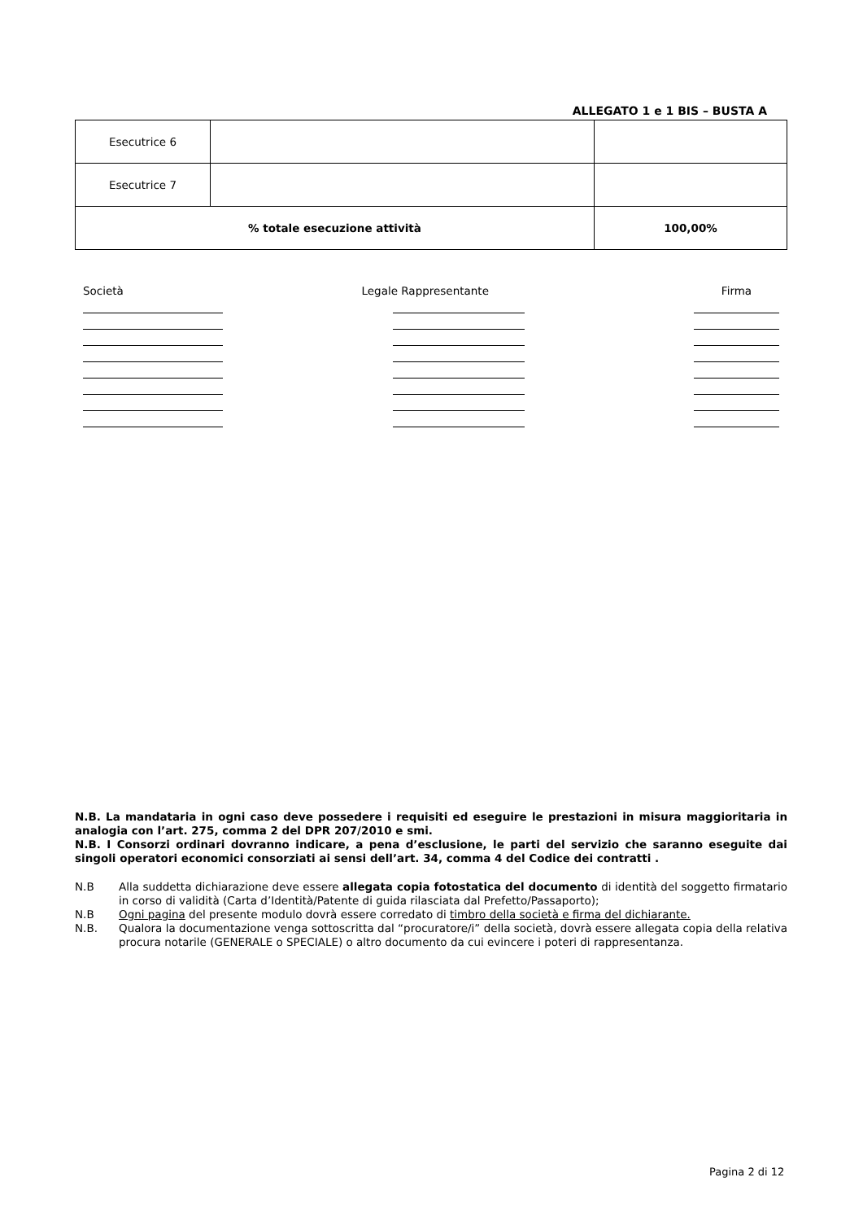ALLEGATO 1 e 1 BIS – BUSTA A
| Esecutrice 6 | | |
| Esecutrice 7 | | |
| % totale esecuzione attività | | 100,00% |
Società Legale Rappresentante
Firma
N.B. La mandataria in ogni caso deve possedere i requisiti ed eseguire le prestazioni in misura maggioritaria in analogia con l’art. 275, comma 2 del DPR 207/2010 e smi.
N.B. I Consorzi ordinari dovranno indicare, a pena d’esclusione, le parti del servizio che saranno eseguite dai singoli operatori economici consorziati ai sensi dell’art. 34, comma 4 del Codice dei contratti .
N.B Alla suddetta dichiarazione deve essere allegata copia fotostatica del documento di identità del soggetto firmatario in corso di validità (Carta d’Identità/Patente di guida rilasciata dal Prefetto/Passaporto);
N.B Ogni pagina del presente modulo dovrà essere corredato di timbro della società e firma del dichiarante.
N.B. Qualora la documentazione venga sottoscritta dal “procuratore/i” della società, dovrà essere allegata copia della relativa procura notarile (GENERALE o SPECIALE) o altro documento da cui evincere i poteri di rappresentanza.
Pagina 2 di 12